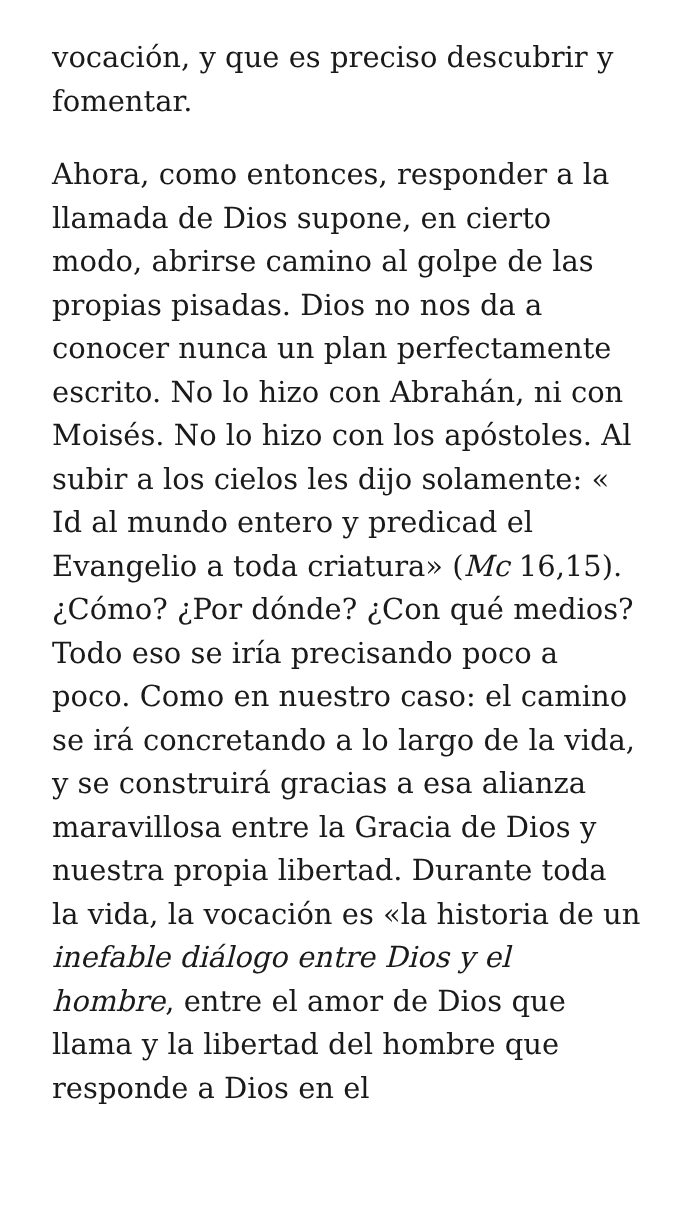vocación, y que es preciso descubrir y fomentar.
Ahora, como entonces, responder a la llamada de Dios supone, en cierto modo, abrirse camino al golpe de las propias pisadas. Dios no nos da a conocer nunca un plan perfectamente escrito. No lo hizo con Abrahán, ni con Moisés. No lo hizo con los apóstoles. Al subir a los cielos les dijo solamente: « Id al mundo entero y predicad el Evangelio a toda criatura» (Mc 16,15). ¿Cómo? ¿Por dónde? ¿Con qué medios? Todo eso se iría precisando poco a poco. Como en nuestro caso: el camino se irá concretando a lo largo de la vida, y se construirá gracias a esa alianza maravillosa entre la Gracia de Dios y nuestra propia libertad. Durante toda la vida, la vocación es «la historia de un inefable diálogo entre Dios y el hombre, entre el amor de Dios que llama y la libertad del hombre que responde a Dios en el